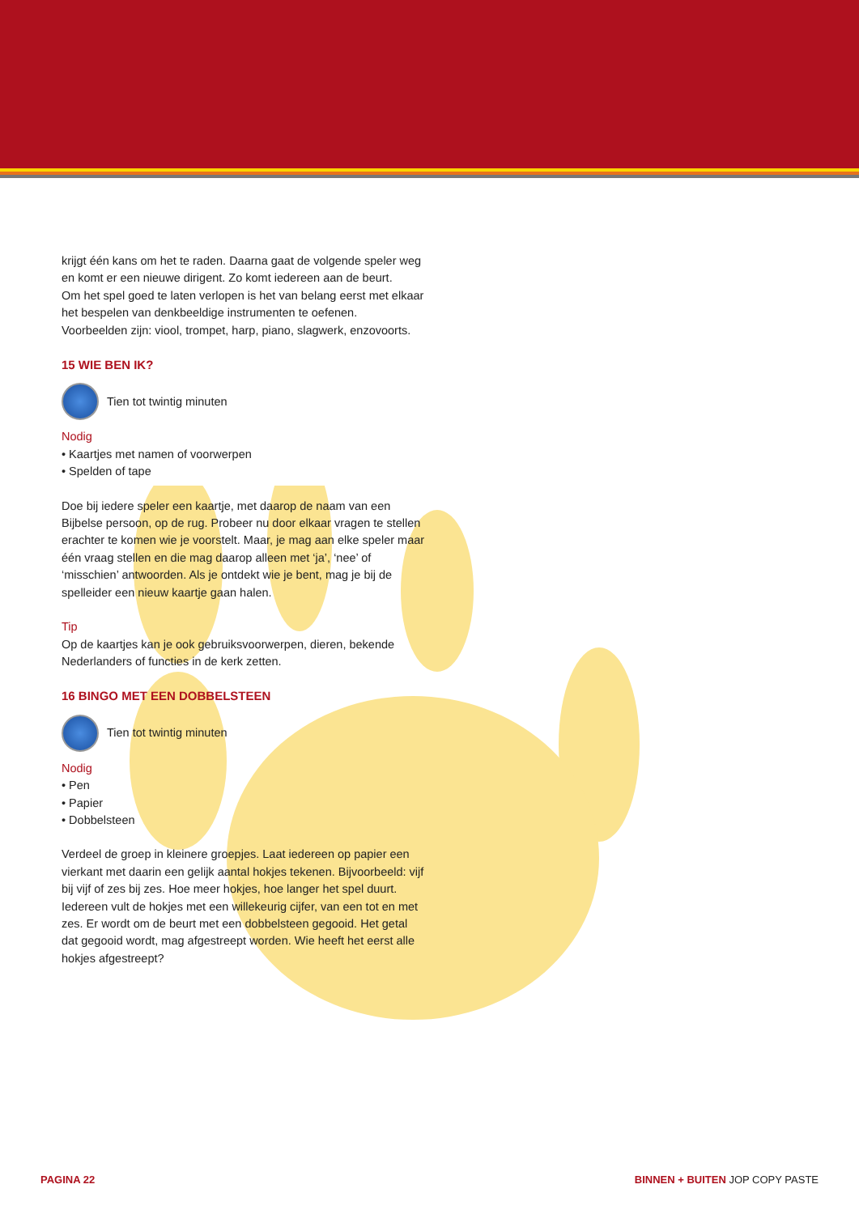krijgt één kans om het te raden. Daarna gaat de volgende speler weg en komt er een nieuwe dirigent. Zo komt iedereen aan de beurt.
Om het spel goed te laten verlopen is het van belang eerst met elkaar het bespelen van denkbeeldige instrumenten te oefenen. Voorbeelden zijn: viool, trompet, harp, piano, slagwerk, enzovoorts.
15 WIE BEN IK?
Tien tot twintig minuten
Nodig
• Kaartjes met namen of voorwerpen
• Spelden of tape
Doe bij iedere speler een kaartje, met daarop de naam van een Bijbelse persoon, op de rug. Probeer nu door elkaar vragen te stellen erachter te komen wie je voorstelt. Maar, je mag aan elke speler maar één vraag stellen en die mag daarop alleen met ‘ja’, ‘nee’ of ‘misschien’ antwoorden. Als je ontdekt wie je bent, mag je bij de spelleider een nieuw kaartje gaan halen.
Tip
Op de kaartjes kan je ook gebruiksvoorwerpen, dieren, bekende Nederlanders of functies in de kerk zetten.
16 BINGO MET EEN DOBBELSTEEN
Tien tot twintig minuten
Nodig
• Pen
• Papier
• Dobbelsteen
Verdeel de groep in kleinere groepjes. Laat iedereen op papier een vierkant met daarin een gelijk aantal hokjes tekenen. Bijvoorbeeld: vijf bij vijf of zes bij zes. Hoe meer hokjes, hoe langer het spel duurt. Iedereen vult de hokjes met een willekeurig cijfer, van een tot en met zes. Er wordt om de beurt met een dobbelsteen gegooid. Het getal dat gegooid wordt, mag afgestreept worden. Wie heeft het eerst alle hokjes afgestreept?
PAGINA 22 BINNEN + BUITEN JOP COPY PASTE